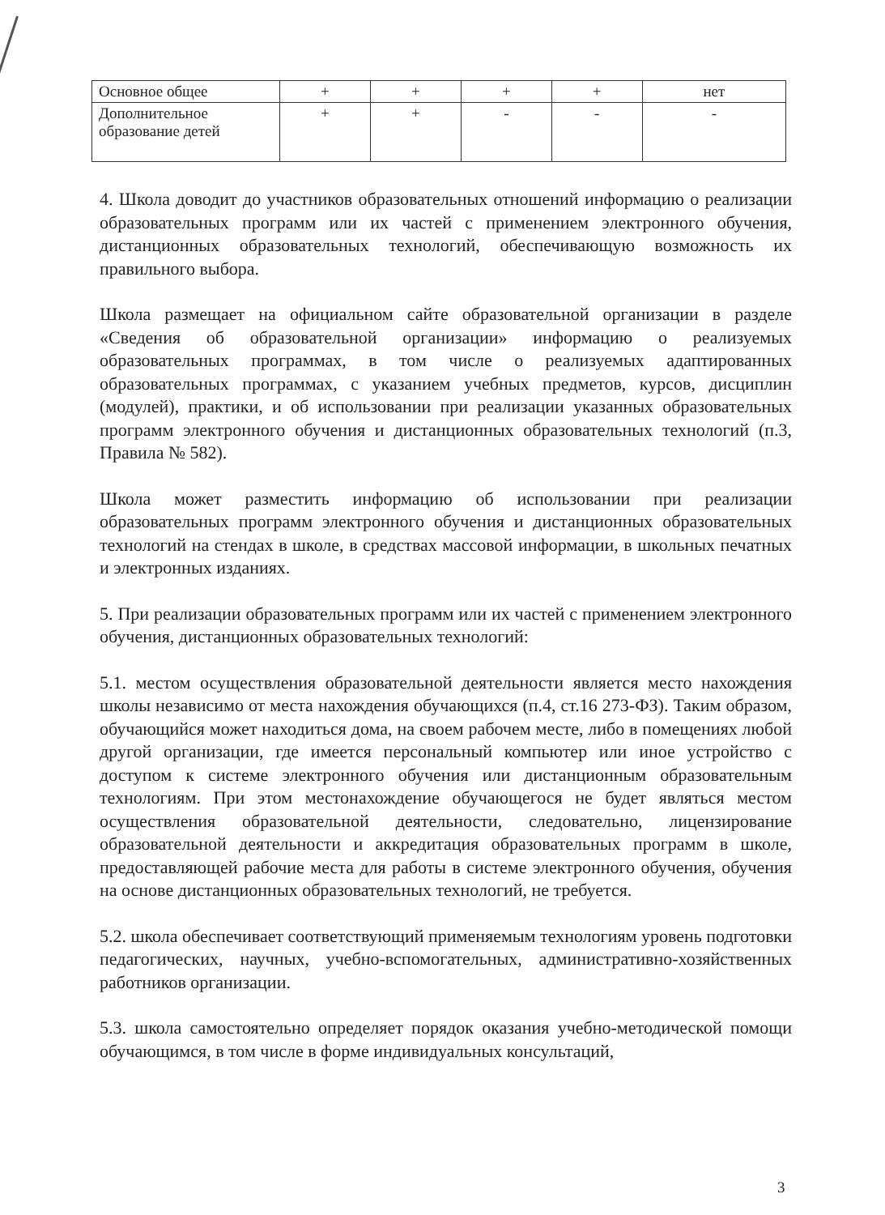| Основное общее | + | + | + | + | нет |
| Дополнительное образование детей | + | + | - | - | - |
4. Школа доводит до участников образовательных отношений информацию о реализации образовательных программ или их частей с применением электронного обучения, дистанционных образовательных технологий, обеспечивающую возможность их правильного выбора.
Школа размещает на официальном сайте образовательной организации в разделе «Сведения об образовательной организации» информацию о реализуемых образовательных программах, в том числе о реализуемых адаптированных образовательных программах, с указанием учебных предметов, курсов, дисциплин (модулей), практики, и об использовании при реализации указанных образовательных программ электронного обучения и дистанционных образовательных технологий (п.3, Правила № 582).
Школа может разместить информацию об использовании при реализации образовательных программ электронного обучения и дистанционных образовательных технологий на стендах в школе, в средствах массовой информации, в школьных печатных и электронных изданиях.
5. При реализации образовательных программ или их частей с применением электронного обучения, дистанционных образовательных технологий:
5.1. местом осуществления образовательной деятельности является место нахождения школы независимо от места нахождения обучающихся (п.4, ст.16 273-ФЗ). Таким образом, обучающийся может находиться дома, на своем рабочем месте, либо в помещениях любой другой организации, где имеется персональный компьютер или иное устройство с доступом к системе электронного обучения или дистанционным образовательным технологиям. При этом местонахождение обучающегося не будет являться местом осуществления образовательной деятельности, следовательно, лицензирование образовательной деятельности и аккредитация образовательных программ в школе, предоставляющей рабочие места для работы в системе электронного обучения, обучения на основе дистанционных образовательных технологий, не требуется.
5.2. школа обеспечивает соответствующий применяемым технологиям уровень подготовки педагогических, научных, учебно-вспомогательных, административно-хозяйственных работников организации.
5.3. школа самостоятельно определяет порядок оказания учебно-методической помощи обучающимся, в том числе в форме индивидуальных консультаций,
3